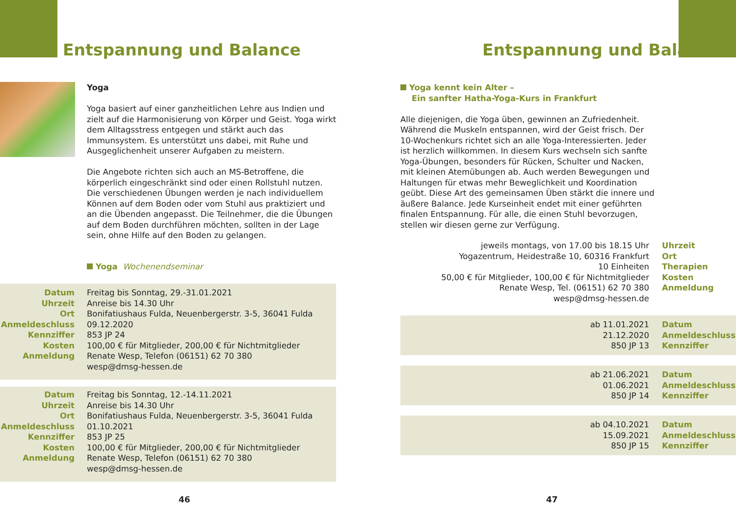Entspannung und Balance
Yoga
Yoga basiert auf einer ganzheitlichen Lehre aus Indien und zielt auf die Harmonisierung von Körper und Geist. Yoga wirkt dem Alltagsstress entgegen und stärkt auch das Immunsystem. Es unterstützt uns dabei, mit Ruhe und Ausgeglichenheit unserer Aufgaben zu meistern.
Die Angebote richten sich auch an MS-Betroffene, die körperlich eingeschränkt sind oder einen Rollstuhl nutzen. Die verschiedenen Übungen werden je nach individuellem Können auf dem Boden oder vom Stuhl aus praktiziert und an die Übenden angepasst. Die Teilnehmer, die die Übungen auf dem Boden durchführen möchten, sollten in der Lage sein, ohne Hilfe auf den Boden zu gelangen.
Yoga Wochenendseminar
| Datum Uhrzeit Ort Anmeldeschluss Kennziffer Kosten Anmeldung | Freitag bis Sonntag, 29.-31.01.2021 Anreise bis 14.30 Uhr Bonifatiushaus Fulda, Neuenbergerstr. 3-5, 36041 Fulda 09.12.2020 853 JP 24 100,00 € für Mitglieder, 200,00 € für Nichtmitglieder Renate Wesp, Telefon (06151) 62 70 380 wesp@dmsg-hessen.de |
| Datum Uhrzeit Ort Anmeldeschluss Kennziffer Kosten Anmeldung | Freitag bis Sonntag, 12.-14.11.2021 Anreise bis 14.30 Uhr Bonifatiushaus Fulda, Neuenbergerstr. 3-5, 36041 Fulda 01.10.2021 853 JP 25 100,00 € für Mitglieder, 200,00 € für Nichtmitglieder Renate Wesp, Telefon (06151) 62 70 380 wesp@dmsg-hessen.de |
46
Entspannung und Balance
Yoga kennt kein Alter –
Ein sanfter Hatha-Yoga-Kurs in Frankfurt
Alle diejenigen, die Yoga üben, gewinnen an Zufriedenheit. Während die Muskeln entspannen, wird der Geist frisch. Der 10-Wochenkurs richtet sich an alle Yoga-Interessierten. Jeder ist herzlich willkommen. In diesem Kurs wechseln sich sanfte Yoga-Übungen, besonders für Rücken, Schulter und Nacken, mit kleinen Atemübungen ab. Auch werden Bewegungen und Haltungen für etwas mehr Beweglichkeit und Koordination geübt. Diese Art des gemeinsamen Üben stärkt die innere und äußere Balance. Jede Kurseinheit endet mit einer geführten finalen Entspannung. Für alle, die einen Stuhl bevorzugen, stellen wir diesen gerne zur Verfügung.
| jeweils montags, von 17.00 bis 18.15 Uhr Yogazentrum, Heidestraße 10, 60316 Frankfurt 10 Einheiten 50,00 € für Mitglieder, 100,00 € für Nichtmitglieder Renate Wesp, Tel. (06151) 62 70 380 wesp@dmsg-hessen.de | Uhrzeit Ort Therapien Kosten Anmeldung |
| ab 11.01.2021 21.12.2020 850 JP 13 | Datum Anmeldeschluss Kennziffer |
| ab 21.06.2021 01.06.2021 850 JP 14 | Datum Anmeldeschluss Kennziffer |
| ab 04.10.2021 15.09.2021 850 JP 15 | Datum Anmeldeschluss Kennziffer |
47